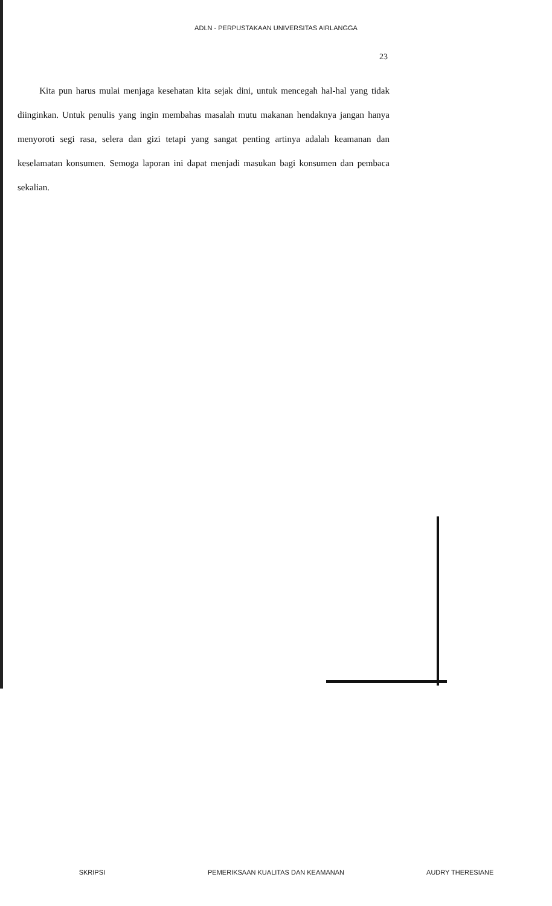ADLN - PERPUSTAKAAN UNIVERSITAS AIRLANGGA
23
Kita pun harus mulai menjaga kesehatan kita sejak dini, untuk mencegah hal-hal yang tidak diinginkan. Untuk penulis yang ingin membahas masalah mutu makanan hendaknya jangan hanya menyoroti segi rasa, selera dan gizi tetapi yang sangat penting artinya adalah keamanan dan keselamatan konsumen. Semoga laporan ini dapat menjadi masukan bagi konsumen dan pembaca sekalian.
SKRIPSI PEMERIKSAAN KUALITAS DAN KEAMANAN AUDRY THERESIANE